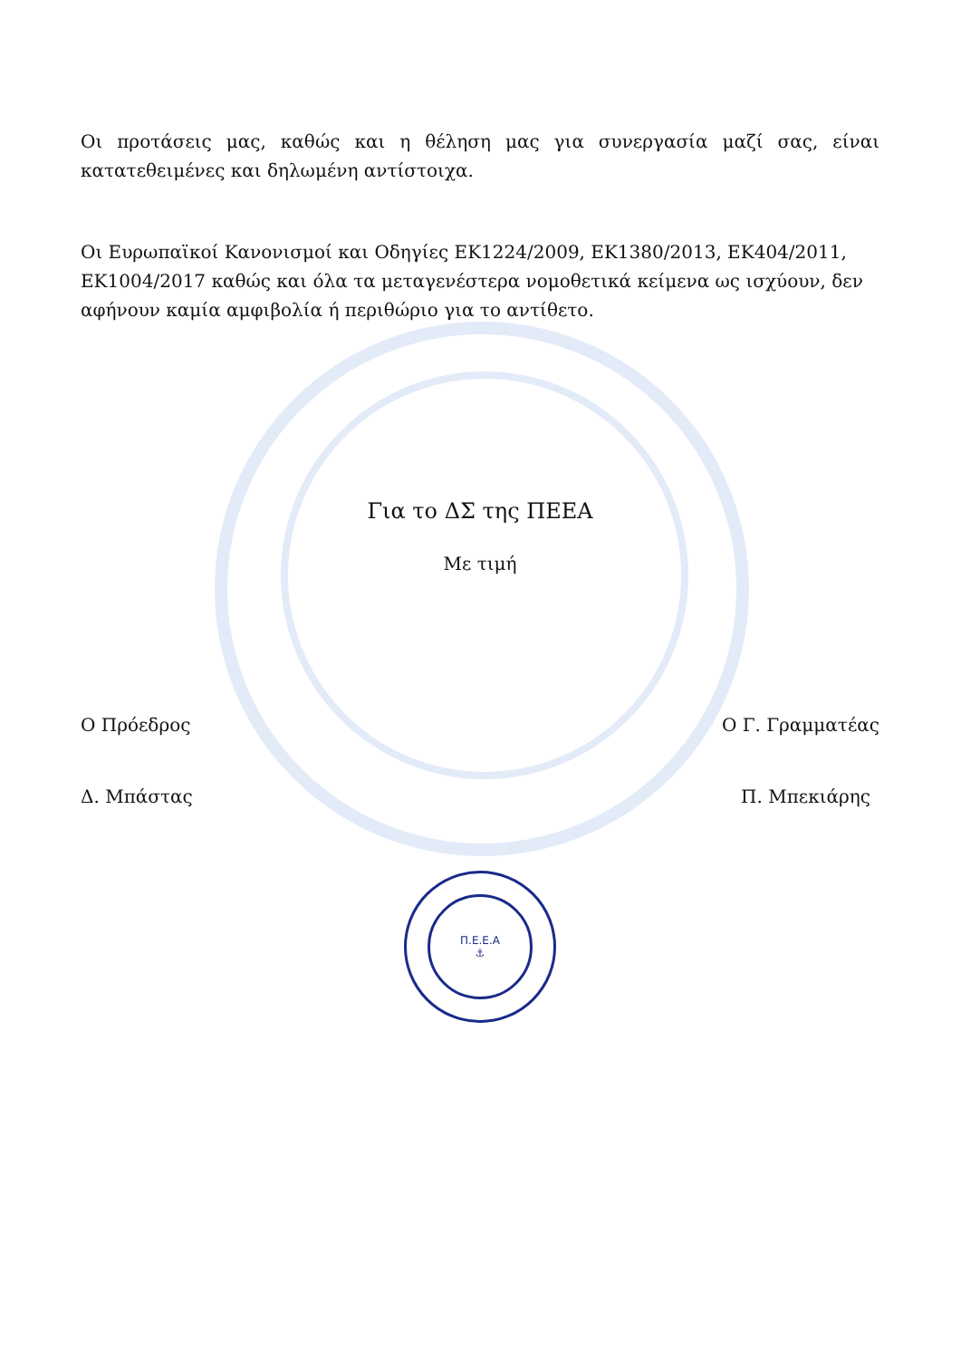Οι προτάσεις μας, καθώς και η θέληση μας για συνεργασία μαζί σας, είναι κατατεθειμένες και δηλωμένη αντίστοιχα.
Οι Ευρωπαϊκοί Κανονισμοί και Οδηγίες ΕΚ1224/2009, ΕΚ1380/2013, ΕΚ404/2011, ΕΚ1004/2017 καθώς και όλα τα μεταγενέστερα νομοθετικά κείμενα ως ισχύουν, δεν αφήνουν καμία αμφιβολία ή περιθώριο για το αντίθετο.
Για το ΔΣ της ΠΕΕΑ
Με τιμή
Ο Πρόεδρος Ο Γ. Γραμματέας
Δ. Μπάστας Π. Μπεκιάρης
Π.Ε.Ε.Α
⚓